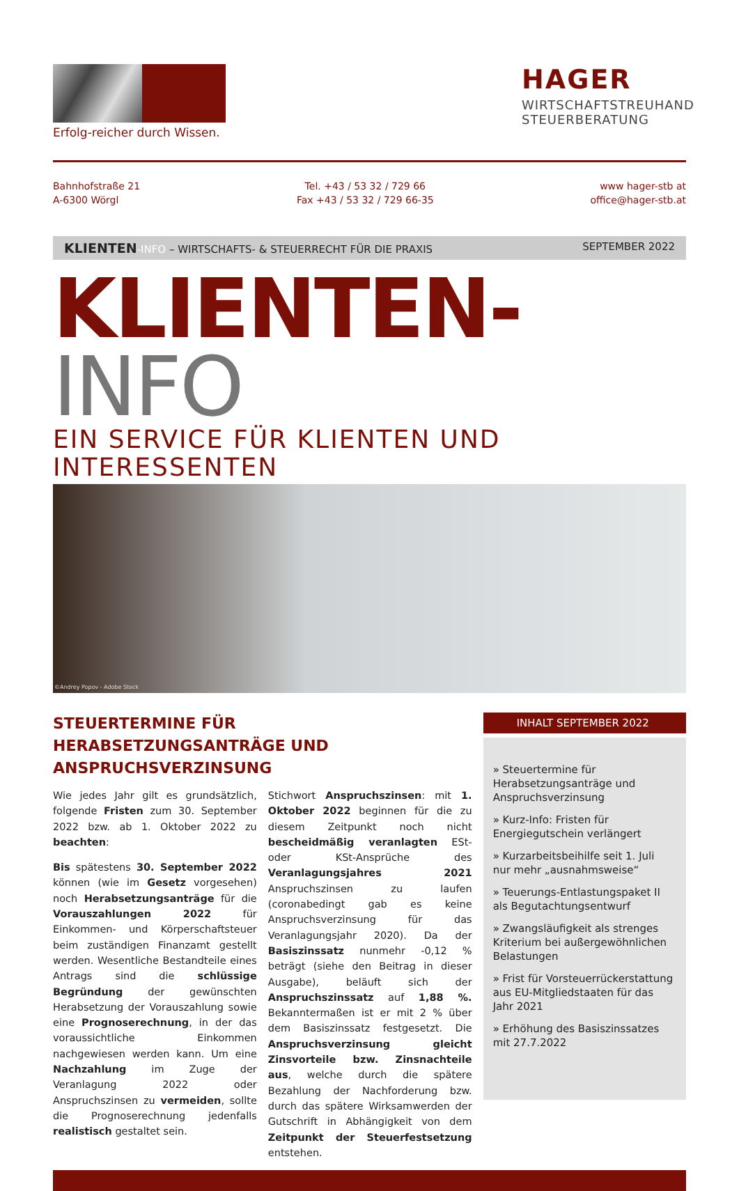Erfolg-reicher durch Wissen.
HAGER
WIRTSCHAFTSTREUHAND
STEUERBERATUNG
Bahnhofstraße 21
A-6300 Wörgl
Tel. +43 / 53 32 / 729 66
Fax +43 / 53 32 / 729 66-35
www hager-stb at
office@hager-stb.at
KLIENTEN-INFO – WIRTSCHAFTS- & STEUERRECHT FÜR DIE PRAXIS
SEPTEMBER 2022
KLIENTEN-INFO
EIN SERVICE FÜR KLIENTEN UND INTERESSENTEN
©Andrey Popov - Adobe Stock
STEUERTERMINE FÜR HERABSETZUNGSANTRÄGE UND ANSPRUCHSVERZINSUNG
Wie jedes Jahr gilt es grundsätzlich, folgende Fristen zum 30. September 2022 bzw. ab 1. Oktober 2022 zu beachten:
Bis spätestens 30. September 2022 können (wie im Gesetz vorgesehen) noch Herabsetzungsanträge für die Vorauszahlungen 2022 für Einkommen- und Körperschaftsteuer beim zuständigen Finanzamt gestellt werden. Wesentliche Bestandteile eines Antrags sind die schlüssige Begründung der gewünschten Herabsetzung der Vorauszahlung sowie eine Prognoserechnung, in der das voraussichtliche Einkommen nachgewiesen werden kann. Um eine Nachzahlung im Zuge der Veranlagung 2022 oder Anspruchszinsen zu vermeiden, sollte die Prognoserechnung jedenfalls realistisch gestaltet sein.
Stichwort Anspruchszinsen: mit 1. Oktober 2022 beginnen für die zu diesem Zeitpunkt noch nicht bescheidmäßig veranlagten ESt- oder KSt-Ansprüche des Veranlagungsjahres 2021 Anspruchszinsen zu laufen (coronabedingt gab es keine Anspruchsverzinsung für das Veranlagungsjahr 2020). Da der Basiszinssatz nunmehr -0,12 % beträgt (siehe den Beitrag in dieser Ausgabe), beläuft sich der Anspruchszinssatz auf 1,88 %. Bekanntermaßen ist er mit 2 % über dem Basiszinssatz festgesetzt. Die Anspruchsverzinsung gleicht Zinsvorteile bzw. Zinsnachteile aus, welche durch die spätere Bezahlung der Nachforderung bzw. durch das spätere Wirksamwerden der Gutschrift in Abhängigkeit von dem Zeitpunkt der Steuerfestsetzung entstehen.
INHALT SEPTEMBER 2022
» Steuertermine für Herabsetzungsanträge und Anspruchsverzinsung
» Kurz-Info: Fristen für Energiegutschein verlängert
» Kurzarbeitsbeihilfe seit 1. Juli nur mehr „ausnahmsweise“
» Teuerungs-Entlastungspaket II als Begutachtungsentwurf
» Zwangsläufigkeit als strenges Kriterium bei außergewöhnlichen Belastungen
» Frist für Vorsteuerrückerstattung aus EU-Mitgliedstaaten für das Jahr 2021
» Erhöhung des Basiszinssatzes mit 27.7.2022